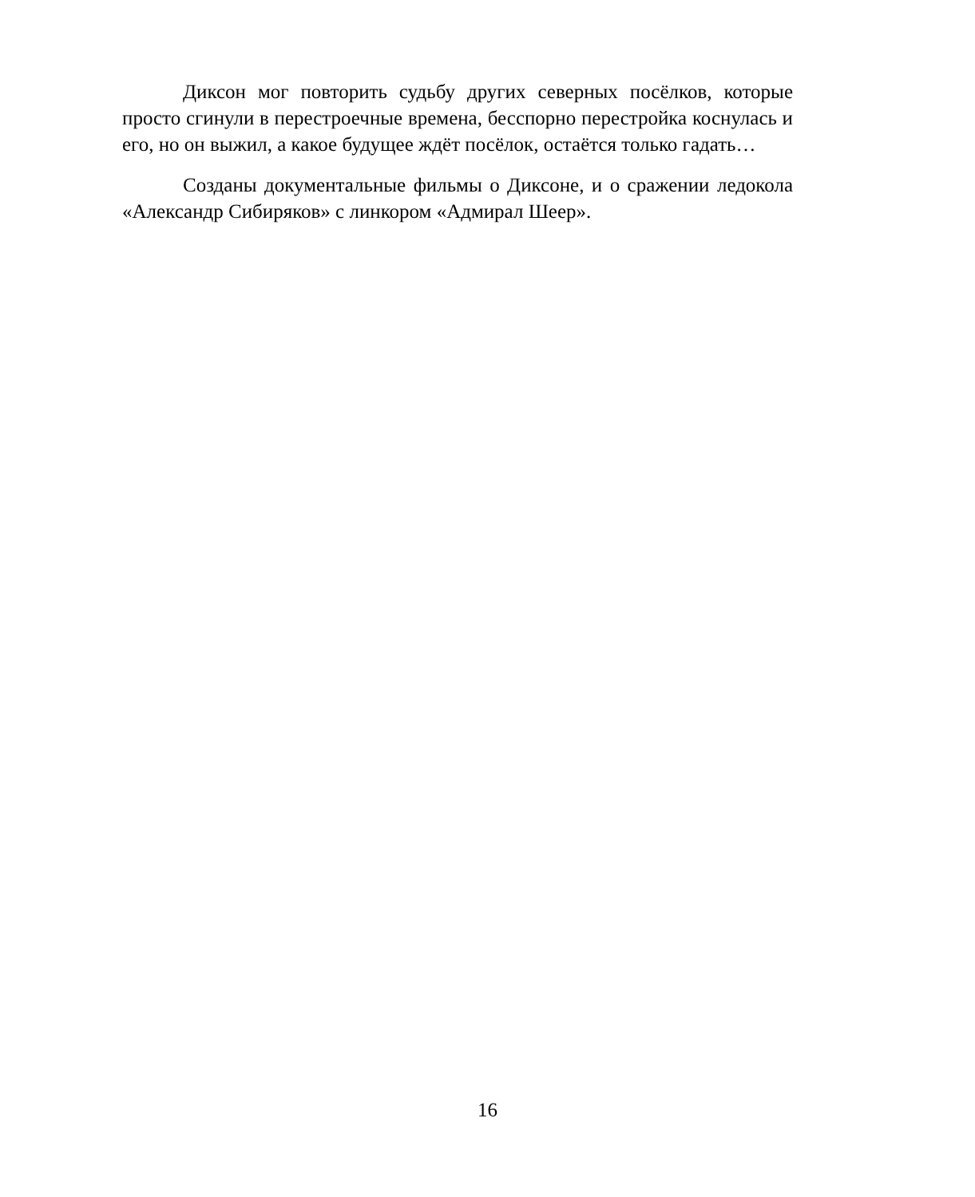Диксон мог повторить судьбу других северных посёлков, которые просто сгинули в перестроечные времена, бесспорно перестройка коснулась и его, но он выжил, а какое будущее ждёт посёлок, остаётся только гадать…
Созданы документальные фильмы о Диксоне, и о сражении ледокола «Александр Сибиряков» с линкором «Адмирал Шеер».
16